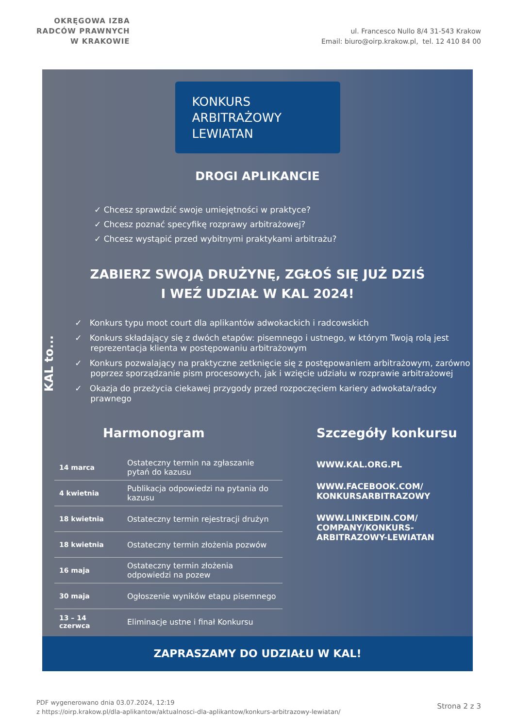OKRĘGOWA IZBA
RADCÓW PRAWNYCH
W KRAKOWIE
ul. Francesco Nullo 8/4 31-543 Krakow
Email: biuro@oirp.krakow.pl, tel. 12 410 84 00
KONKURS
ARBITRAŻOWY
LEWIATAN
DROGI APLIKANCIE
✓ Chcesz sprawdzić swoje umiejętności w praktyce?
✓ Chcesz poznać specyfikę rozprawy arbitrażowej?
✓ Chcesz wystąpić przed wybitnymi praktykami arbitrażu?
ZABIERZ SWOJĄ DRUŻYNĘ, ZGŁOŚ SIĘ JUŻ DZIŚ
I WEŹ UDZIAŁ W KAL 2024!
KAL to...
✓ Konkurs typu moot court dla aplikantów adwokackich i radcowskich
✓ Konkurs składający się z dwóch etapów: pisemnego i ustnego, w którym Twoją rolą jest reprezentacja klienta w postępowaniu arbitrażowym
✓ Konkurs pozwalający na praktyczne zetknięcie się z postępowaniem arbitrażowym, zarówno poprzez sporządzanie pism procesowych, jak i wzięcie udziału w rozprawie arbitrażowej
✓ Okazja do przeżycia ciekawej przygody przed rozpoczęciem kariery adwokata/radcy prawnego
Harmonogram
| 14 marca | Ostateczny termin na zgłaszanie pytań do kazusu |
| 4 kwietnia | Publikacja odpowiedzi na pytania do kazusu |
| 18 kwietnia | Ostateczny termin rejestracji drużyn |
| 18 kwietnia | Ostateczny termin złożenia pozwów |
| 16 maja | Ostateczny termin złożenia odpowiedzi na pozew |
| 30 maja | Ogłoszenie wyników etapu pisemnego |
| 13 – 14 czerwca | Eliminacje ustne i finał Konkursu |
Szczegóły konkursu
WWW.KAL.ORG.PL
WWW.FACEBOOK.COM/
KONKURSARBITRAZOWY
WWW.LINKEDIN.COM/
COMPANY/KONKURS-
ARBITRAZOWY-LEWIATAN
ZAPRASZAMY DO UDZIAŁU W KAL!
PDF wygenerowano dnia 03.07.2024, 12:19
z https://oirp.krakow.pl/dla-aplikantow/aktualnosci-dla-aplikantow/konkurs-arbitrazowy-lewiatan/
Strona 2 z 3